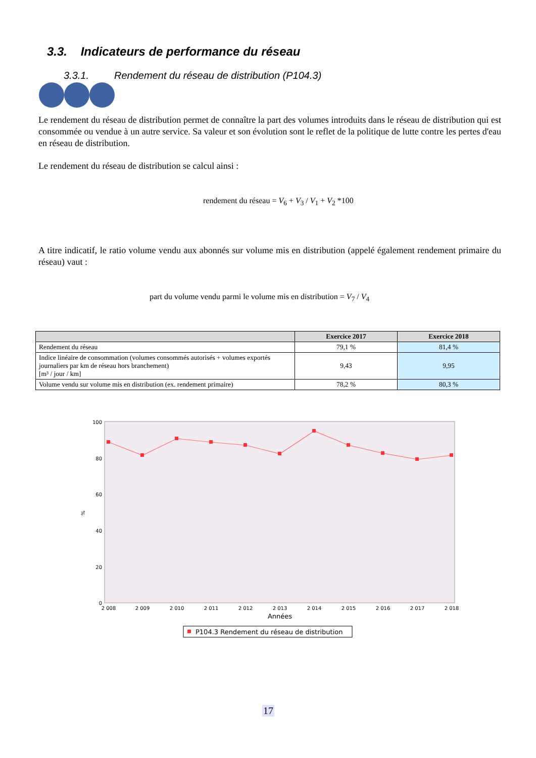3.3. Indicateurs de performance du réseau
3.3.1. Rendement du réseau de distribution (P104.3)
Le rendement du réseau de distribution permet de connaître la part des volumes introduits dans le réseau de distribution qui est consommée ou vendue à un autre service. Sa valeur et son évolution sont le reflet de la politique de lutte contre les pertes d'eau en réseau de distribution.
Le rendement du réseau de distribution se calcul ainsi :
rendement du réseau = V<sub>6</sub> + V<sub>3</sub> / V<sub>1</sub> + V<sub>2</sub> *100
A titre indicatif, le ratio volume vendu aux abonnés sur volume mis en distribution (appelé également rendement primaire du réseau) vaut :
part du volume vendu parmi le volume mis en distribution = V<sub>7</sub> / V<sub>4</sub>
| | Exercice 2017 | Exercice 2018 |
| --- | --- | --- |
| Rendement du réseau | 79,1 % | 81,4 % |
| Indice linéaire de consommation (volumes consommés autorisés + volumes exportés journaliers par km de réseau hors branchement) [m³ / jour / km] | 9,43 | 9,95 |
| Volume vendu sur volume mis en distribution (ex. rendement primaire) | 78,2 % | 80,3 % |
%
0
20
40
60
80
100
2 008
2 009
2 010
2 011
2 012
2 013
2 014
2 015
2 016
2 017
2 018
Années
P104.3 Rendement du réseau de distribution
17